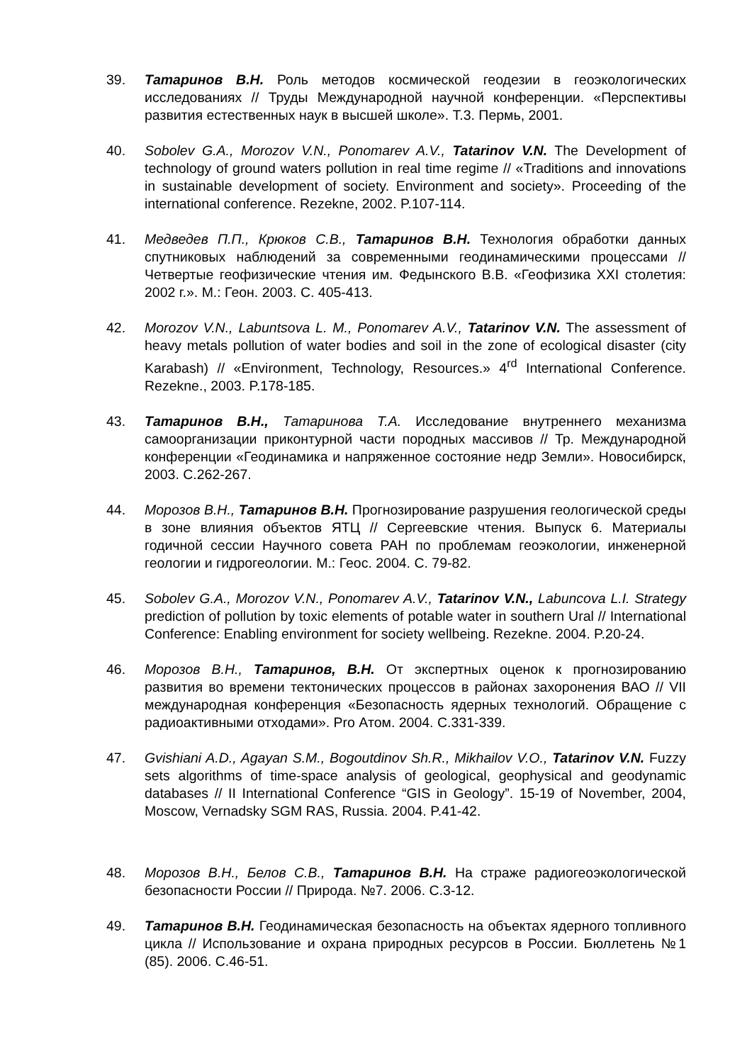39. Татаринов В.Н. Роль методов космической геодезии в геоэкологических исследованиях // Труды Международной научной конференции. «Перспективы развития естественных наук в высшей школе». Т.3. Пермь, 2001.
40. Sobolev G.A., Morozov V.N., Ponomarev A.V., Tatarinov V.N. The Development of technology of ground waters pollution in real time regime // «Traditions and innovations in sustainable development of society. Environment and society». Proceeding of the international conference. Rezekne, 2002. P.107-114.
41. Медведев П.П., Крюков С.В., Татаринов В.Н. Технология обработки данных спутниковых наблюдений за современными геодинамическими процессами // Четвертые геофизические чтения им. Федынского В.В. «Геофизика XXI столетия: 2002 г.». М.: Геон. 2003. С. 405-413.
42. Morozov V.N., Labuntsova L. M., Ponomarev A.V., Tatarinov V.N. The assessment of heavy metals pollution of water bodies and soil in the zone of ecological disaster (city Karabash) // «Environment, Technology, Resources.» 4<sup>rd</sup> International Conference. Rezekne., 2003. P.178-185.
43. Татаринов В.Н., Татаринова Т.А. Исследование внутреннего механизма самоорганизации приконтурной части породных массивов // Тр. Международной конференции «Геодинамика и напряженное состояние недр Земли». Новосибирск, 2003. С.262-267.
44. Морозов В.Н., Татаринов В.Н. Прогнозирование разрушения геологической среды в зоне влияния объектов ЯТЦ // Сергеевские чтения. Выпуск 6. Материалы годичной сессии Научного совета РАН по проблемам геоэкологии, инженерной геологии и гидрогеологии. М.: Геос. 2004. С. 79-82.
45. Sobolev G.A., Morozov V.N., Ponomarev A.V., Tatarinov V.N., Labuncova L.I. Strategy prediction of pollution by toxic elements of potable water in southern Ural // International Conference: Enabling environment for society wellbeing. Rezekne. 2004. P.20-24.
46. Морозов В.Н., Татаринов, В.Н. От экспертных оценок к прогнозированию развития во времени тектонических процессов в районах захоронения ВАО // VII международная конференция «Безопасность ядерных технологий. Обращение с радиоактивными отходами». Pro Атом. 2004. С.331-339.
47. Gvishiani A.D., Agayan S.M., Bogoutdinov Sh.R., Mikhailov V.O., Tatarinov V.N. Fuzzy sets algorithms of time-space analysis of geological, geophysical and geodynamic databases // II International Conference “GIS in Geology”. 15-19 of November, 2004, Moscow, Vernadsky SGM RAS, Russia. 2004. P.41-42.
48. Морозов В.Н., Белов С.В., Татаринов В.Н. На страже радиогеоэкологической безопасности России // Природа. №7. 2006. С.3-12.
49. Татаринов В.Н. Геодинамическая безопасность на объектах ядерного топливного цикла // Использование и охрана природных ресурсов в России. Бюллетень №1 (85). 2006. С.46-51.